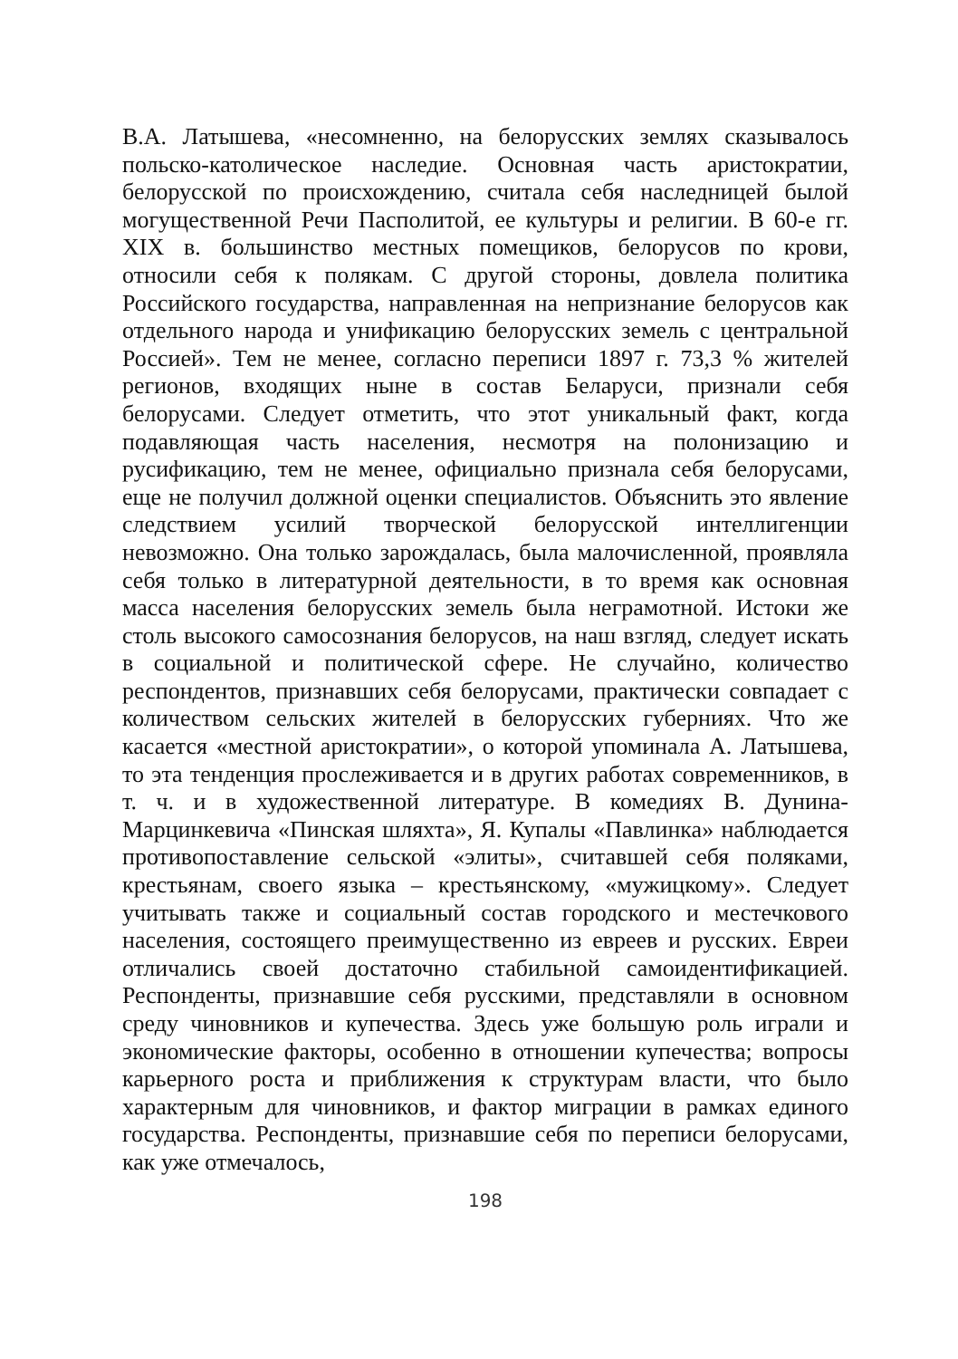В.А. Латышева, «несомненно, на белорусских землях сказывалось польско-католическое наследие. Основная часть аристократии, белорусской по происхождению, считала себя наследницей былой могущественной Речи Пасполитой, ее культуры и религии. В 60-е гг. XIX в. большинство местных помещиков, белорусов по крови, относили себя к полякам. С другой стороны, довлела политика Российского государства, направленная на непризнание белорусов как отдельного народа и унификацию белорусских земель с центральной Россией». Тем не менее, согласно переписи 1897 г. 73,3 % жителей регионов, входящих ныне в состав Беларуси, признали себя белорусами. Следует отметить, что этот уникальный факт, когда подавляющая часть населения, несмотря на полонизацию и русификацию, тем не менее, официально признала себя белорусами, еще не получил должной оценки специалистов. Объяснить это явление следствием усилий творческой белорусской интеллигенции невозможно. Она только зарождалась, была малочисленной, проявляла себя только в литературной деятельности, в то время как основная масса населения белорусских земель была неграмотной. Истоки же столь высокого самосознания белорусов, на наш взгляд, следует искать в социальной и политической сфере. Не случайно, количество респондентов, признавших себя белорусами, практически совпадает с количеством сельских жителей в белорусских губерниях. Что же касается «местной аристократии», о которой упоминала А. Латышева, то эта тенденция прослеживается и в других работах современников, в т. ч. и в художественной литературе. В комедиях В. Дунина-Марцинкевича «Пинская шляхта», Я. Купалы «Павлинка» наблюдается противопоставление сельской «элиты», считавшей себя поляками, крестьянам, своего языка – крестьянскому, «мужицкому». Следует учитывать также и социальный состав городского и местечкового населения, состоящего преимущественно из евреев и русских. Евреи отличались своей достаточно стабильной самоидентификацией. Респонденты, признавшие себя русскими, представляли в основном среду чиновников и купечества. Здесь уже большую роль играли и экономические факторы, особенно в отношении купечества; вопросы карьерного роста и приближения к структурам власти, что было характерным для чиновников, и фактор миграции в рамках единого государства. Респонденты, признавшие себя по переписи белорусами, как уже отмечалось,
198